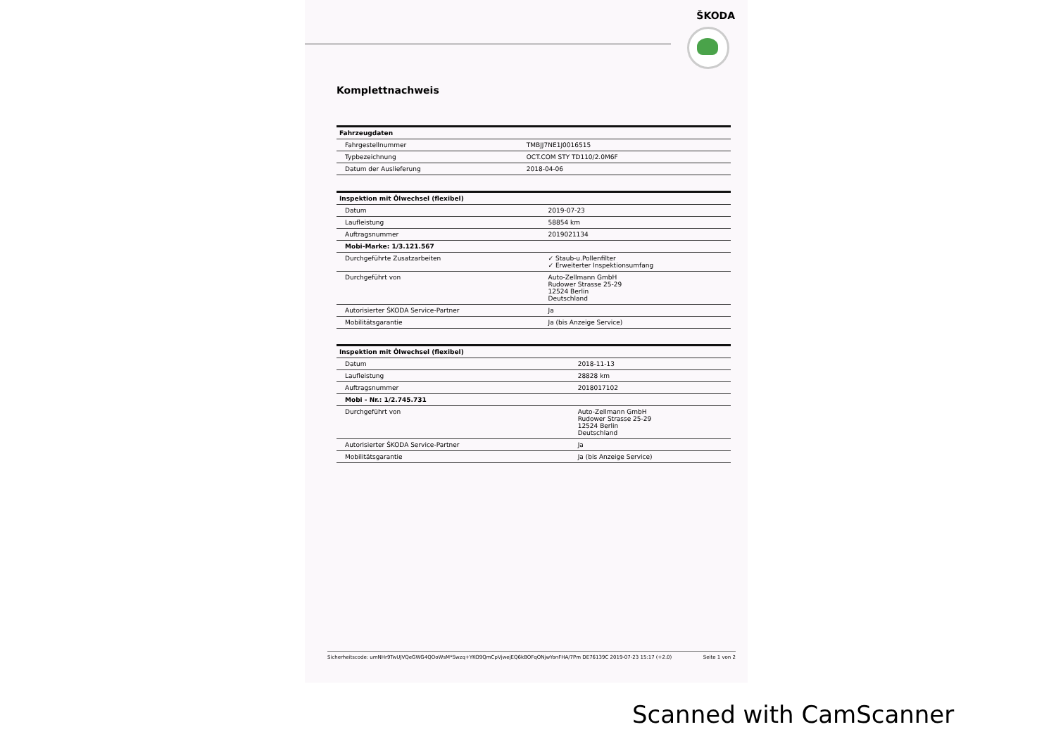ŠKODA
Komplettnachweis
| Fahrzeugdaten | |
| --- | --- |
| Fahrgestellnummer | TMBJJ7NE1J0016515 |
| Typbezeichnung | OCT.COM STY TD110/2.0M6F |
| Datum der Auslieferung | 2018-04-06 |
| Inspektion mit Ölwechsel (flexibel) | |
| --- | --- |
| Datum | 2019-07-23 |
| Laufleistung | 58854 km |
| Auftragsnummer | 2019021134 |
| Mobi-Marke: 1/3.121.567 | |
| Durchgeführte Zusatzarbeiten | ✓ Staub-u.Pollenfilter ✓ Erweiterter Inspektionsumfang |
| Durchgeführt von | Auto-Zellmann GmbH Rudower Strasse 25-29 12524 Berlin Deutschland |
| Autorisierter ŠKODA Service-Partner | Ja |
| Mobilitätsgarantie | Ja (bis Anzeige Service) |
| Inspektion mit Ölwechsel (flexibel) | |
| --- | --- |
| Datum | 2018-11-13 |
| Laufleistung | 28828 km |
| Auftragsnummer | 2018017102 |
| Mobi - Nr.: 1/2.745.731 | |
| Durchgeführt von | Auto-Zellmann GmbH Rudower Strasse 25-29 12524 Berlin Deutschland |
| Autorisierter ŠKODA Service-Partner | Ja |
| Mobilitätsgarantie | Ja (bis Anzeige Service) |
Sicherheitscode: umNHr9TwUJVQeGWG4QOoWsM*Swzq+YKO9QmCpVjwejEQ6kBOFqONjwYonFHA/7Pm DE76139C 2019-07-23 15:17 (+2.0) Seite 1 von 2
Scanned with CamScanner